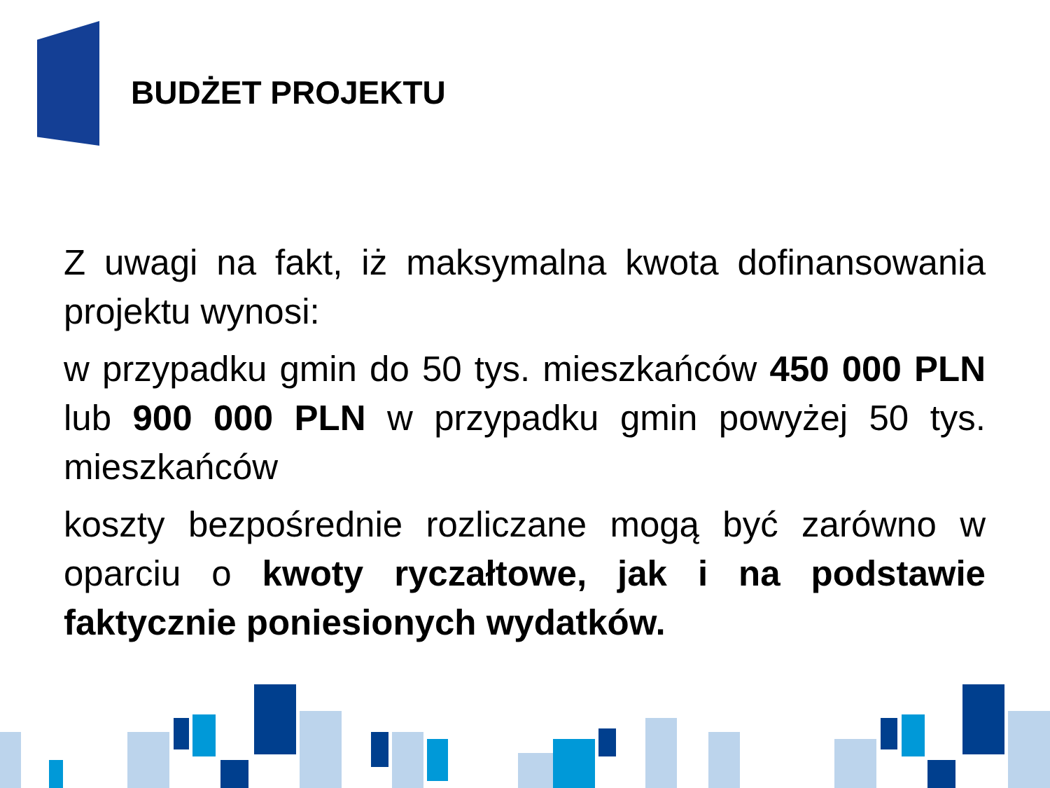BUDŻET PROJEKTU
Z uwagi na fakt, iż maksymalna kwota dofinansowania projektu wynosi:
w przypadku gmin do 50 tys. mieszkańców 450 000 PLN lub 900 000 PLN w przypadku gmin powyżej 50 tys. mieszkańców
koszty bezpośrednie rozliczane mogą być zarówno w oparciu o kwoty ryczałtowe, jak i na podstawie faktycznie poniesionych wydatków.